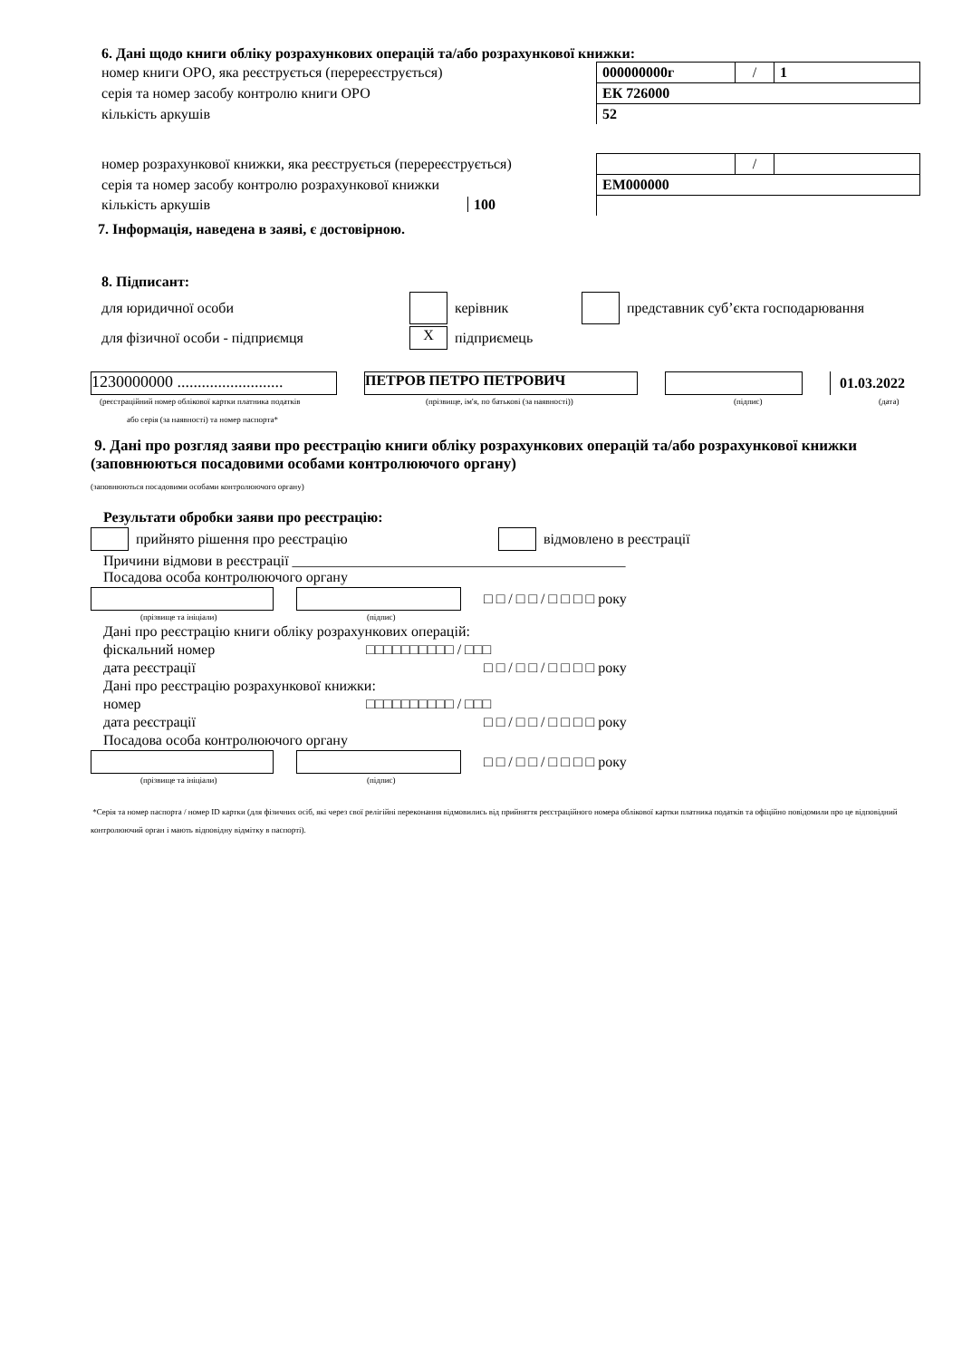6. Дані щодо книги обліку розрахункових операцій та/або розрахункової книжки:
| номер книги ОРО, яка реєструється (перереєструється) | 000000000г | / | 1 |
| серія та номер засобу контролю книги ОРО | ЕК 726000 | | |
| кількість аркушів | 52 | | |
| номер розрахункової книжки, яка реєструється (перереєструється) | | / | |
| серія та номер засобу контролю розрахункової книжки | ЕМ000000 | | |
| кількість аркушів 100 | | | |
7. Інформація, наведена в заяві, є достовірною.
8. Підписант:
для юридичної особи керівник представник суб’єкта господарювання
для фізичної особи - підприємця X підприємець
1230000000 .......................... ПЕТРОВ ПЕТРО ПЕТРОВИЧ 01.03.2022
(реєстраційний номер облікової картки платника податків (прізвище, ім'я, по батькові (за наявності)) (підпис) (дата)
або серія (за наявності) та номер паспорта*
9. Дані про розгляд заяви про реєстрацію книги обліку розрахункових операцій та/або розрахункової книжки (заповнюються посадовими особами контролюючого органу)
(заповнюються посадовими особами контролюючого органу)
Результати обробки заяви про реєстрацію:
прийнято рішення про реєстрацію відмовлено в реєстрації
Причини відмови в реєстрації ______________________________________________
Посадова особа контролюючого органу
□ □ / □ □ / □ □ □ □ року
(прізвище та ініціали) (підпис)
Дані про реєстрацію книги обліку розрахункових операцій:
фіскальний номер □□□□□□□□□□ / □□□
дата реєстрації □ □ / □ □ / □ □ □ □ року
Дані про реєстрацію розрахункової книжки:
номер □□□□□□□□□□ / □□□
дата реєстрації □ □ / □ □ / □ □ □ □ року
Посадова особа контролюючого органу
□ □ / □ □ / □ □ □ □ року
(прізвище та ініціали) (підпис)
*Серія та номер паспорта / номер ID картки (для фізичних осіб, які через свої релігійні переконання відмовились від прийняття реєстраційного номера облікової картки платника податків та офіційно повідомили про це відповідний контролюючий орган і мають відповідну відмітку в паспорті).